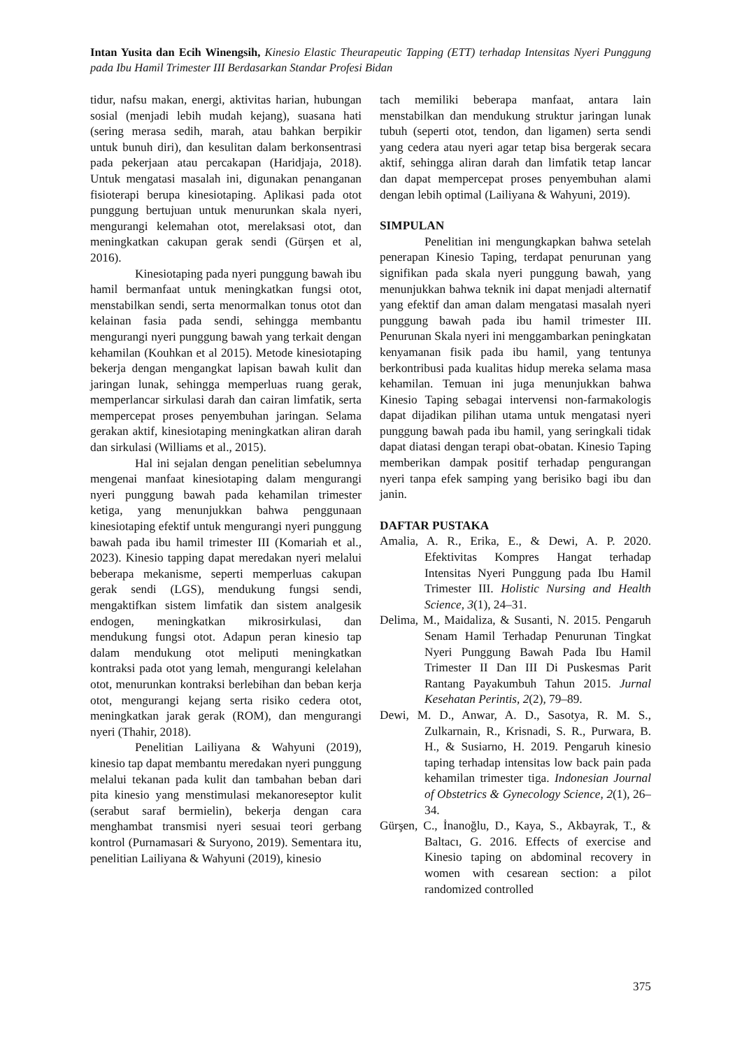Intan Yusita dan Ecih Winengsih, Kinesio Elastic Theurapeutic Tapping (ETT) terhadap Intensitas Nyeri Punggung pada Ibu Hamil Trimester III Berdasarkan Standar Profesi Bidan
tidur, nafsu makan, energi, aktivitas harian, hubungan sosial (menjadi lebih mudah kejang), suasana hati (sering merasa sedih, marah, atau bahkan berpikir untuk bunuh diri), dan kesulitan dalam berkonsentrasi pada pekerjaan atau percakapan (Haridjaja, 2018). Untuk mengatasi masalah ini, digunakan penanganan fisioterapi berupa kinesiotaping. Aplikasi pada otot punggung bertujuan untuk menurunkan skala nyeri, mengurangi kelemahan otot, merelaksasi otot, dan meningkatkan cakupan gerak sendi (Gürşen et al, 2016).
Kinesiotaping pada nyeri punggung bawah ibu hamil bermanfaat untuk meningkatkan fungsi otot, menstabilkan sendi, serta menormalkan tonus otot dan kelainan fasia pada sendi, sehingga membantu mengurangi nyeri punggung bawah yang terkait dengan kehamilan (Kouhkan et al 2015). Metode kinesiotaping bekerja dengan mengangkat lapisan bawah kulit dan jaringan lunak, sehingga memperluas ruang gerak, memperlancar sirkulasi darah dan cairan limfatik, serta mempercepat proses penyembuhan jaringan. Selama gerakan aktif, kinesiotaping meningkatkan aliran darah dan sirkulasi (Williams et al., 2015).
Hal ini sejalan dengan penelitian sebelumnya mengenai manfaat kinesiotaping dalam mengurangi nyeri punggung bawah pada kehamilan trimester ketiga, yang menunjukkan bahwa penggunaan kinesiotaping efektif untuk mengurangi nyeri punggung bawah pada ibu hamil trimester III (Komariah et al., 2023). Kinesio tapping dapat meredakan nyeri melalui beberapa mekanisme, seperti memperluas cakupan gerak sendi (LGS), mendukung fungsi sendi, mengaktifkan sistem limfatik dan sistem analgesik endogen, meningkatkan mikrosirkulasi, dan mendukung fungsi otot. Adapun peran kinesio tap dalam mendukung otot meliputi meningkatkan kontraksi pada otot yang lemah, mengurangi kelelahan otot, menurunkan kontraksi berlebihan dan beban kerja otot, mengurangi kejang serta risiko cedera otot, meningkatkan jarak gerak (ROM), dan mengurangi nyeri (Thahir, 2018).
Penelitian Lailiyana & Wahyuni (2019), kinesio tap dapat membantu meredakan nyeri punggung melalui tekanan pada kulit dan tambahan beban dari pita kinesio yang menstimulasi mekanoreseptor kulit (serabut saraf bermielin), bekerja dengan cara menghambat transmisi nyeri sesuai teori gerbang kontrol (Purnamasari & Suryono, 2019). Sementara itu, penelitian Lailiyana & Wahyuni (2019), kinesio
tach memiliki beberapa manfaat, antara lain menstabilkan dan mendukung struktur jaringan lunak tubuh (seperti otot, tendon, dan ligamen) serta sendi yang cedera atau nyeri agar tetap bisa bergerak secara aktif, sehingga aliran darah dan limfatik tetap lancar dan dapat mempercepat proses penyembuhan alami dengan lebih optimal (Lailiyana & Wahyuni, 2019).
SIMPULAN
Penelitian ini mengungkapkan bahwa setelah penerapan Kinesio Taping, terdapat penurunan yang signifikan pada skala nyeri punggung bawah, yang menunjukkan bahwa teknik ini dapat menjadi alternatif yang efektif dan aman dalam mengatasi masalah nyeri punggung bawah pada ibu hamil trimester III. Penurunan Skala nyeri ini menggambarkan peningkatan kenyamanan fisik pada ibu hamil, yang tentunya berkontribusi pada kualitas hidup mereka selama masa kehamilan. Temuan ini juga menunjukkan bahwa Kinesio Taping sebagai intervensi non-farmakologis dapat dijadikan pilihan utama untuk mengatasi nyeri punggung bawah pada ibu hamil, yang seringkali tidak dapat diatasi dengan terapi obat-obatan. Kinesio Taping memberikan dampak positif terhadap pengurangan nyeri tanpa efek samping yang berisiko bagi ibu dan janin.
DAFTAR PUSTAKA
Amalia, A. R., Erika, E., & Dewi, A. P. 2020. Efektivitas Kompres Hangat terhadap Intensitas Nyeri Punggung pada Ibu Hamil Trimester III. Holistic Nursing and Health Science, 3(1), 24–31.
Delima, M., Maidaliza, & Susanti, N. 2015. Pengaruh Senam Hamil Terhadap Penurunan Tingkat Nyeri Punggung Bawah Pada Ibu Hamil Trimester II Dan III Di Puskesmas Parit Rantang Payakumbuh Tahun 2015. Jurnal Kesehatan Perintis, 2(2), 79–89.
Dewi, M. D., Anwar, A. D., Sasotya, R. M. S., Zulkarnain, R., Krisnadi, S. R., Purwara, B. H., & Susiarno, H. 2019. Pengaruh kinesio taping terhadap intensitas low back pain pada kehamilan trimester tiga. Indonesian Journal of Obstetrics & Gynecology Science, 2(1), 26–34.
Gürşen, C., İnanoğlu, D., Kaya, S., Akbayrak, T., & Baltacı, G. 2016. Effects of exercise and Kinesio taping on abdominal recovery in women with cesarean section: a pilot randomized controlled
375